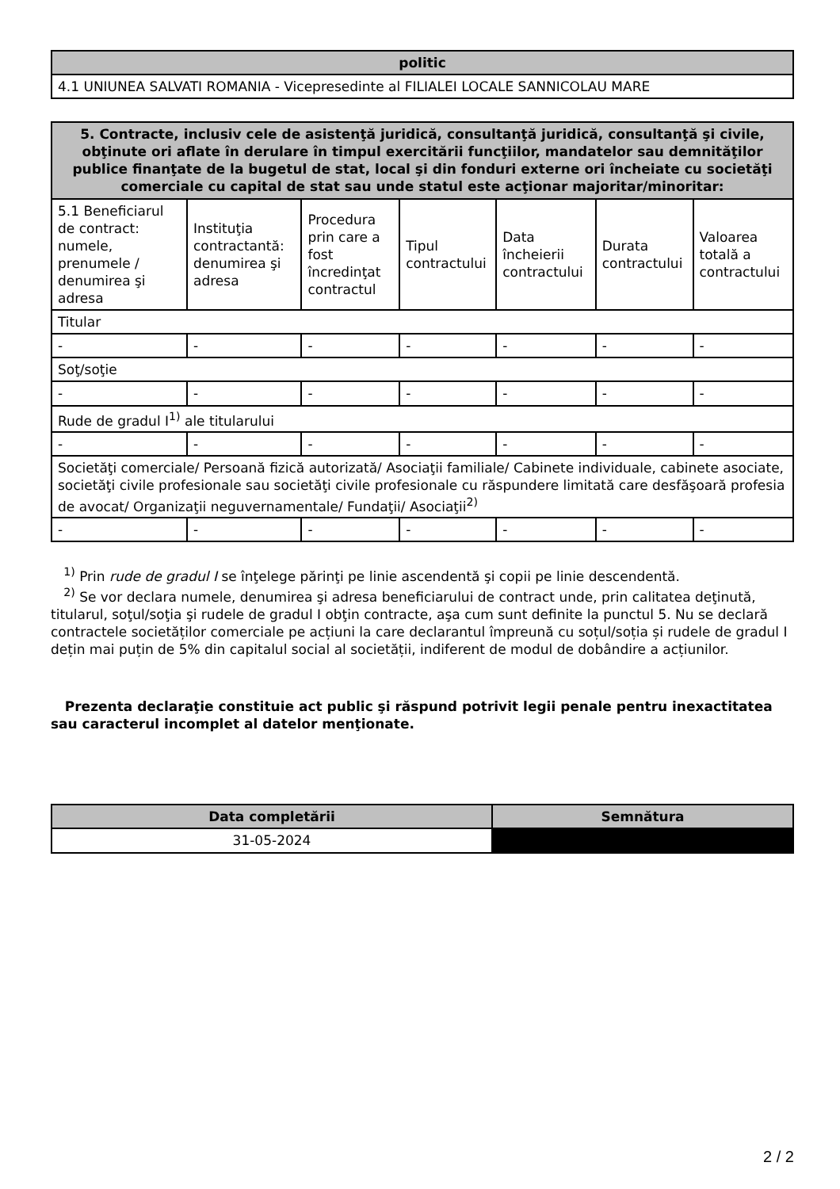| politic |
| --- |
| 4.1 UNIUNEA SALVATI ROMANIA - Vicepresedinte al FILIALEI LOCALE SANNICOLAU MARE |
| 5. Contracte, inclusiv cele de asistenţă juridică, consultanţă juridică, consultanţă şi civile, obţinute ori aflate în derulare în timpul exercitării funcţiilor, mandatelor sau demnităţilor publice finanţate de la bugetul de stat, local şi din fonduri externe ori încheiate cu societăţi comerciale cu capital de stat sau unde statul este acţionar majoritar/minoritar: | | | | | | |
| --- | --- | --- | --- | --- | --- | --- |
| 5.1 Beneficiarul de contract: numele, prenumele / denumirea şi adresa | Instituţia contractantă: denumirea şi adresa | Procedura prin care a fost încredinţat contractul | Tipul contractului | Data încheierii contractului | Durata contractului | Valoarea totală a contractului |
| Titular | | | | | | |
| - | - | - | - | - | - | - |
| Soţ/soţie | | | | | | |
| - | - | - | - | - | - | - |
| Rude de gradul I<sup>1)</sup> ale titularului | | | | | | |
| - | - | - | - | - | - | - |
| Societăţi comerciale/ Persoană fizică autorizată/ Asociaţii familiale/ Cabinete individuale, cabinete asociate, societăţi civile profesionale sau societăţi civile profesionale cu răspundere limitată care desfăşoară profesia de avocat/ Organizaţii neguvernamentale/ Fundaţii/ Asociaţii<sup>2)</sup> | | | | | | |
| - | - | - | - | - | - | - |
<sup>1)</sup> Prin rude de gradul I se înţelege părinţi pe linie ascendentă şi copii pe linie descendentă.
<sup>2)</sup> Se vor declara numele, denumirea şi adresa beneficiarului de contract unde, prin calitatea deţinută, titularul, soţul/soţia şi rudele de gradul I obţin contracte, aşa cum sunt definite la punctul 5. Nu se declară contractele societăților comerciale pe acțiuni la care declarantul împreună cu soțul/soția și rudele de gradul I dețin mai puțin de 5% din capitalul social al societății, indiferent de modul de dobândire a acțiunilor.
Prezenta declaraţie constituie act public şi răspund potrivit legii penale pentru inexactitatea sau caracterul incomplet al datelor menţionate.
| Data completării | Semnătura |
| --- | --- |
| 31-05-2024 | |
2 / 2